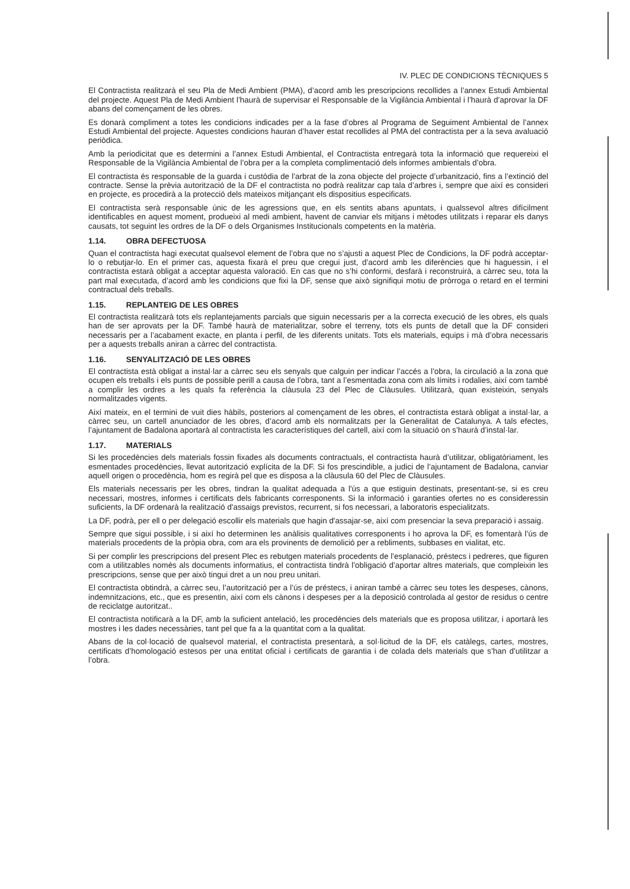IV. PLEC DE CONDICIONS TÈCNIQUES 5
El Contractista realitzarà el seu Pla de Medi Ambient (PMA), d’acord amb les prescripcions recollides a l’annex Estudi Ambiental del projecte. Aquest Pla de Medi Ambient l’haurà de supervisar el Responsable de la Vigilància Ambiental i l’haurà d’aprovar la DF abans del començament de les obres.
Es donarà compliment a totes les condicions indicades per a la fase d’obres al Programa de Seguiment Ambiental de l’annex Estudi Ambiental del projecte. Aquestes condicions hauran d’haver estat recollides al PMA del contractista per a la seva avaluació periòdica.
Amb la periodicitat que es determini a l’annex Estudi Ambiental, el Contractista entregarà tota la informació que requereixi el Responsable de la Vigilància Ambiental de l’obra per a la completa complimentació dels informes ambientals d’obra.
El contractista és responsable de la guarda i custòdia de l’arbrat de la zona objecte del projecte d’urbanització, fins a l’extinció del contracte. Sense la prèvia autorització de la DF el contractista no podrà realitzar cap tala d’arbres i, sempre que així es consideri en projecte, es procedirà a la protecció dels mateixos mitjançant els dispositius especificats.
El contractista serà responsable únic de les agressions que, en els sentits abans apuntats, i qualssevol altres difícilment identificables en aquest moment, produeixi al medi ambient, havent de canviar els mitjans i mètodes utilitzats i reparar els danys causats, tot seguint les ordres de la DF o dels Organismes Institucionals competents en la matèria.
1.14. OBRA DEFECTUOSA
Quan el contractista hagi executat qualsevol element de l’obra que no s’ajusti a aquest Plec de Condicions, la DF podrà acceptar-lo o rebutjar-lo. En el primer cas, aquesta fixarà el preu que cregui just, d’acord amb les diferències que hi haguessin, i el contractista estarà obligat a acceptar aquesta valoració. En cas que no s’hi conformi, desfarà i reconstruirà, a càrrec seu, tota la part mal executada, d’acord amb les condicions que fixi la DF, sense que això signifiqui motiu de pròrroga o retard en el termini contractual dels treballs.
1.15. REPLANTEIG DE LES OBRES
El contractista realitzarà tots els replantejaments parcials que siguin necessaris per a la correcta execució de les obres, els quals han de ser aprovats per la DF. També haurà de materialitzar, sobre el terreny, tots els punts de detall que la DF consideri necessaris per a l’acabament exacte, en planta i perfil, de les diferents unitats. Tots els materials, equips i mà d’obra necessaris per a aquests treballs aniran a càrrec del contractista.
1.16. SENYALITZACIÓ DE LES OBRES
El contractista està obligat a instal·lar a càrrec seu els senyals que calguin per indicar l’accés a l’obra, la circulació a la zona que ocupen els treballs i els punts de possible perill a causa de l’obra, tant a l’esmentada zona com als límits i rodalies, així com també a complir les ordres a les quals fa referència la clàusula 23 del Plec de Clàusules. Utilitzarà, quan existeixin, senyals normalitzades vigents.
Així mateix, en el termini de vuit dies hàbils, posteriors al començament de les obres, el contractista estarà obligat a instal·lar, a càrrec seu, un cartell anunciador de les obres, d’acord amb els normalitzats per la Generalitat de Catalunya. A tals efectes, l’ajuntament de Badalona aportarà al contractista les característiques del cartell, així com la situació on s’haurà d’instal·lar.
1.17. MATERIALS
Si les procedències dels materials fossin fixades als documents contractuals, el contractista haurà d’utilitzar, obligatòriament, les esmentades procedències, llevat autorització explícita de la DF. Si fos prescindible, a judici de l’ajuntament de Badalona, canviar aquell origen o procedència, hom es regirà pel que es disposa a la clàusula 60 del Plec de Clàusules.
Els materials necessaris per les obres, tindran la qualitat adequada a l'ús a que estiguin destinats, presentant-se, si es creu necessari, mostres, informes i certificats dels fabricants corresponents. Si la informació i garanties ofertes no es consideressin suficients, la DF ordenarà la realització d'assaigs previstos, recurrent, si fos necessari, a laboratoris especialitzats.
La DF, podrà, per ell o per delegació escollir els materials que hagin d'assajar-se, així com presenciar la seva preparació i assaig.
Sempre que sigui possible, i si així ho determinen les anàlisis qualitatives corresponents i ho aprova la DF, es fomentarà l’ús de materials procedents de la pròpia obra, com ara els provinents de demolició per a rebliments, subbases en vialitat, etc.
Si per complir les prescripcions del present Plec es rebutgen materials procedents de l’esplanació, préstecs i pedreres, que figuren com a utilitzables només als documents informatius, el contractista tindrà l’obligació d’aportar altres materials, que compleixin les prescripcions, sense que per això tingui dret a un nou preu unitari.
El contractista obtindrà, a càrrec seu, l’autorització per a l’ús de préstecs, i aniran també a càrrec seu totes les despeses, cànons, indemnitzacions, etc., que es presentin, així com els cànons i despeses per a la deposició controlada al gestor de residus o centre de reciclatge autoritzat..
El contractista notificarà a la DF, amb la suficient antelació, les procedències dels materials que es proposa utilitzar, i aportarà les mostres i les dades necessàries, tant pel que fa a la quantitat com a la qualitat.
Abans de la col·locació de qualsevol material, el contractista presentarà, a sol·licitud de la DF, els catàlegs, cartes, mostres, certificats d’homologació estesos per una entitat oficial i certificats de garantia i de colada dels materials que s’han d’utilitzar a l’obra.